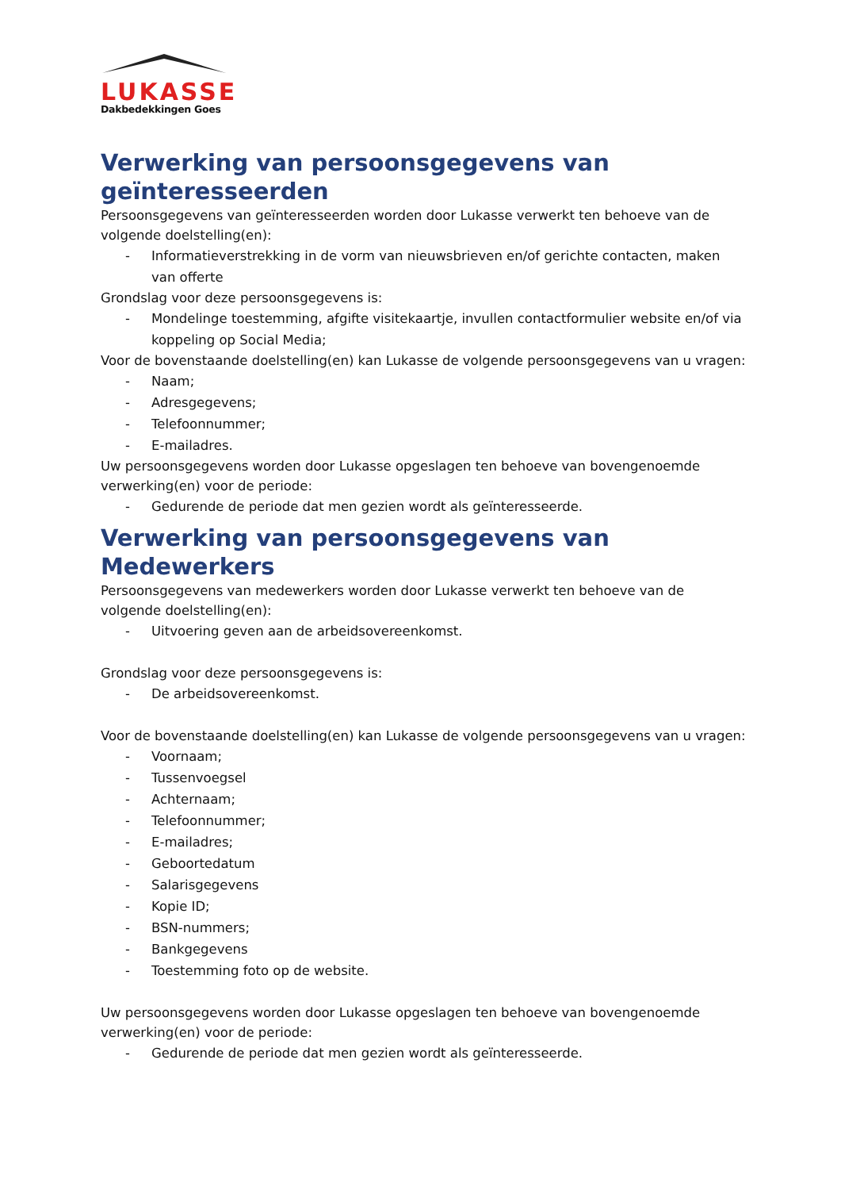LUKASSE
Dakbedekkingen Goes
Verwerking van persoonsgegevens van geïnteresseerden
Persoonsgegevens van geïnteresseerden worden door Lukasse verwerkt ten behoeve van de volgende doelstelling(en):
- Informatieverstrekking in de vorm van nieuwsbrieven en/of gerichte contacten, maken van offerte
Grondslag voor deze persoonsgegevens is:
- Mondelinge toestemming, afgifte visitekaartje, invullen contactformulier website en/of via koppeling op Social Media;
Voor de bovenstaande doelstelling(en) kan Lukasse de volgende persoonsgegevens van u vragen:
- Naam;
- Adresgegevens;
- Telefoonnummer;
- E-mailadres.
Uw persoonsgegevens worden door Lukasse opgeslagen ten behoeve van bovengenoemde verwerking(en) voor de periode:
- Gedurende de periode dat men gezien wordt als geïnteresseerde.
Verwerking van persoonsgegevens van Medewerkers
Persoonsgegevens van medewerkers worden door Lukasse verwerkt ten behoeve van de volgende doelstelling(en):
- Uitvoering geven aan de arbeidsovereenkomst.
Grondslag voor deze persoonsgegevens is:
- De arbeidsovereenkomst.
Voor de bovenstaande doelstelling(en) kan Lukasse de volgende persoonsgegevens van u vragen:
- Voornaam;
- Tussenvoegsel
- Achternaam;
- Telefoonnummer;
- E-mailadres;
- Geboortedatum
- Salarisgegevens
- Kopie ID;
- BSN-nummers;
- Bankgegevens
- Toestemming foto op de website.
Uw persoonsgegevens worden door Lukasse opgeslagen ten behoeve van bovengenoemde verwerking(en) voor de periode:
- Gedurende de periode dat men gezien wordt als geïnteresseerde.